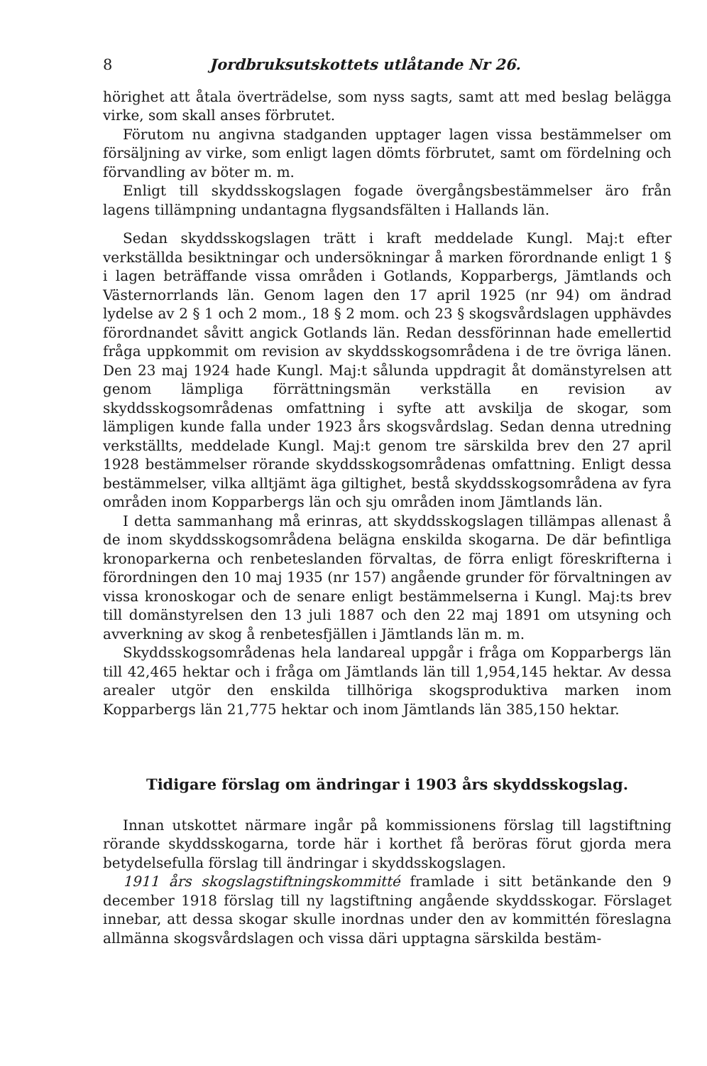8 Jordbruksutskottets utlåtande Nr 26.
hörighet att åtala överträdelse, som nyss sagts, samt att med beslag belägga virke, som skall anses förbrutet.
Förutom nu angivna stadganden upptager lagen vissa bestämmelser om försäljning av virke, som enligt lagen dömts förbrutet, samt om fördelning och förvandling av böter m. m.
Enligt till skyddsskogslagen fogade övergångsbestämmelser äro från lagens tillämpning undantagna flygsandsfälten i Hallands län.
Sedan skyddsskogslagen trätt i kraft meddelade Kungl. Maj:t efter verkställda besiktningar och undersökningar å marken förordnande enligt 1 § i lagen beträffande vissa områden i Gotlands, Kopparbergs, Jämtlands och Västernorrlands län. Genom lagen den 17 april 1925 (nr 94) om ändrad lydelse av 2 § 1 och 2 mom., 18 § 2 mom. och 23 § skogsvårdslagen upphävdes förordnandet såvitt angick Gotlands län. Redan dessförinnan hade emellertid fråga uppkommit om revision av skyddsskogsområdena i de tre övriga länen. Den 23 maj 1924 hade Kungl. Maj:t sålunda uppdragit åt domänstyrelsen att genom lämpliga förrättningsmän verkställa en revision av skyddsskogsområdenas omfattning i syfte att avskilja de skogar, som lämpligen kunde falla under 1923 års skogsvårdslag. Sedan denna utredning verkställts, meddelade Kungl. Maj:t genom tre särskilda brev den 27 april 1928 bestämmelser rörande skyddsskogsområdenas omfattning. Enligt dessa bestämmelser, vilka alltjämt äga giltighet, bestå skyddsskogsområdena av fyra områden inom Kopparbergs län och sju områden inom Jämtlands län.
I detta sammanhang må erinras, att skyddsskogslagen tillämpas allenast å de inom skyddsskogsområdena belägna enskilda skogarna. De där befintliga kronoparkerna och renbeteslanden förvaltas, de förra enligt föreskrifterna i förordningen den 10 maj 1935 (nr 157) angående grunder för förvaltningen av vissa kronoskogar och de senare enligt bestämmelserna i Kungl. Maj:ts brev till domänstyrelsen den 13 juli 1887 och den 22 maj 1891 om utsyning och avverkning av skog å renbetesfjällen i Jämtlands län m. m.
Skyddsskogsområdenas hela landareal uppgår i fråga om Kopparbergs län till 42,465 hektar och i fråga om Jämtlands län till 1,954,145 hektar. Av dessa arealer utgör den enskilda tillhöriga skogsproduktiva marken inom Kopparbergs län 21,775 hektar och inom Jämtlands län 385,150 hektar.
Tidigare förslag om ändringar i 1903 års skyddsskogslag.
Innan utskottet närmare ingår på kommissionens förslag till lagstiftning rörande skyddsskogarna, torde här i korthet få beröras förut gjorda mera betydelsefulla förslag till ändringar i skyddsskogslagen.
1911 års skogslagstiftningskommitté framlade i sitt betänkande den 9 december 1918 förslag till ny lagstiftning angående skyddsskogar. Förslaget innebar, att dessa skogar skulle inordnas under den av kommittén föreslagna allmänna skogsvårdslagen och vissa däri upptagna särskilda bestäm-